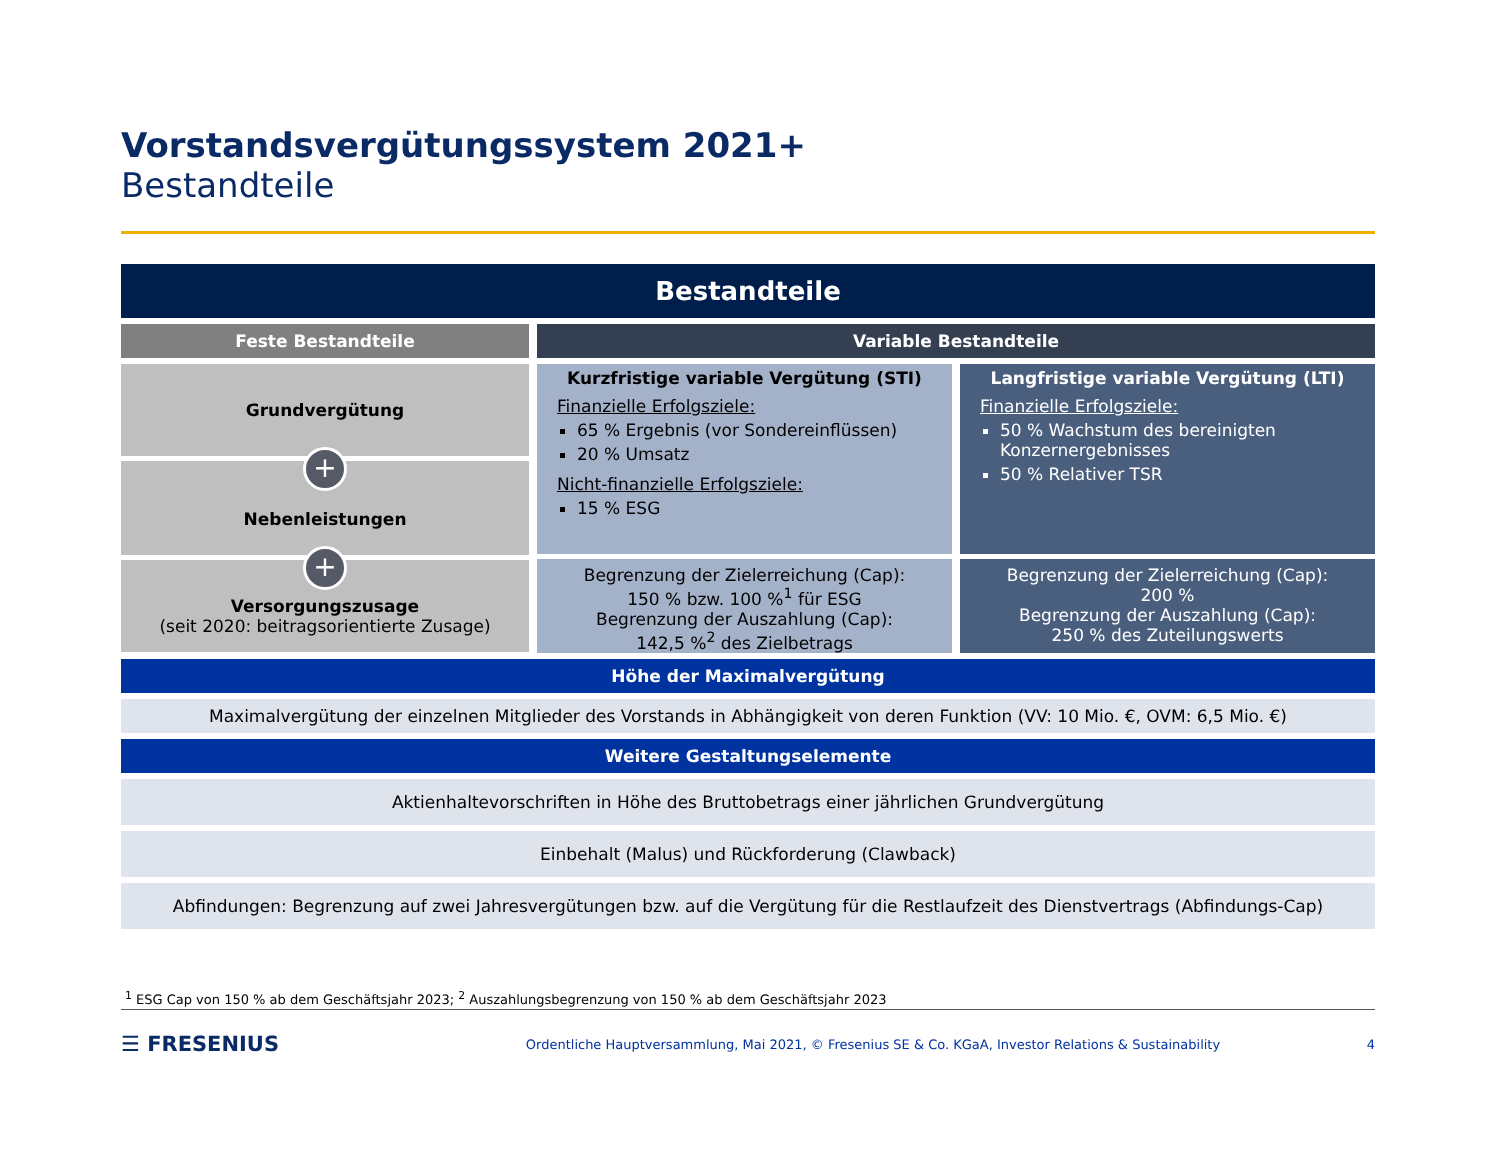Vorstandsvergütungssystem 2021+
Bestandteile
Bestandteile
Feste Bestandteile Variable Bestandteile
Grundvergütung
+
Nebenleistungen
+
Versorgungszusage
(seit 2020: beitragsorientierte Zusage)
Kurzfristige variable Vergütung (STI)
Finanzielle Erfolgsziele:
65 % Ergebnis (vor Sondereinflüssen)
20 % Umsatz
Nicht-finanzielle Erfolgsziele:
15 % ESG
Langfristige variable Vergütung (LTI)
Finanzielle Erfolgsziele:
50 % Wachstum des bereinigten Konzernergebnisses
50 % Relativer TSR
Begrenzung der Zielerreichung (Cap):
150 % bzw. 100 %<sup>1</sup> für ESG
Begrenzung der Auszahlung (Cap):
142,5 %<sup>2</sup> des Zielbetrags
Begrenzung der Zielerreichung (Cap):
200 %
Begrenzung der Auszahlung (Cap):
250 % des Zuteilungswerts
Höhe der Maximalvergütung
Maximalvergütung der einzelnen Mitglieder des Vorstands in Abhängigkeit von deren Funktion (VV: 10 Mio. €, OVM: 6,5 Mio. €)
Weitere Gestaltungselemente
Aktienhaltevorschriften in Höhe des Bruttobetrags einer jährlichen Grundvergütung
Einbehalt (Malus) und Rückforderung (Clawback)
Abfindungen: Begrenzung auf zwei Jahresvergütungen bzw. auf die Vergütung für die Restlaufzeit des Dienstvertrags (Abfindungs-Cap)
<sup>1</sup> ESG Cap von 150 % ab dem Geschäftsjahr 2023; <sup>2</sup> Auszahlungsbegrenzung von 150 % ab dem Geschäftsjahr 2023
☰ FRESENIUS
Ordentliche Hauptversammlung, Mai 2021, © Fresenius SE & Co. KGaA, Investor Relations & Sustainability
4